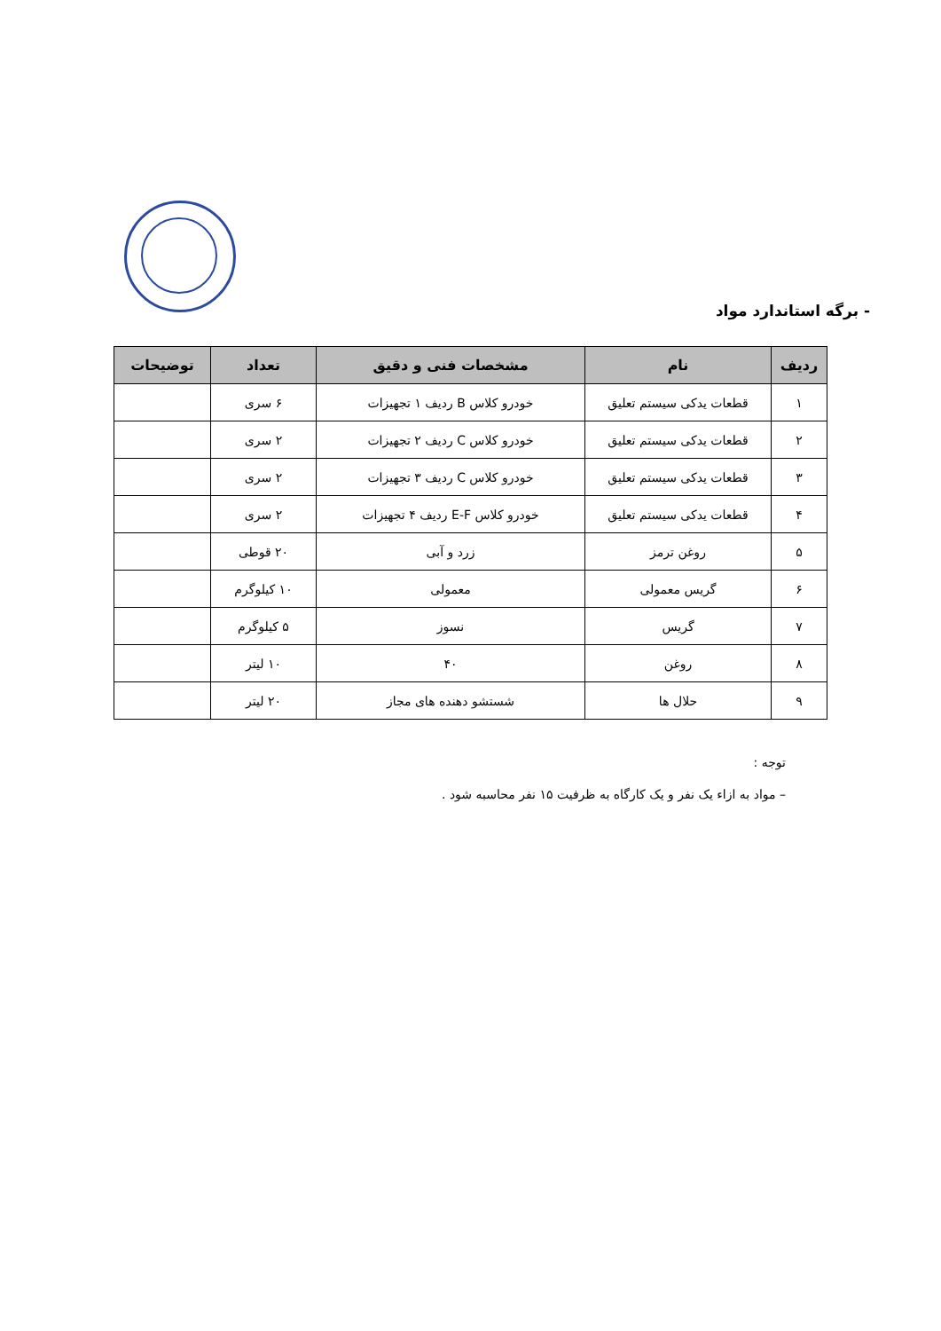- برگه استاندارد مواد
| ردیف | نام | مشخصات فنی و دقیق | تعداد | توضیحات |
| --- | --- | --- | --- | --- |
| ۱ | قطعات یدکی سیستم تعلیق | خودرو کلاس B ردیف ۱ تجهیزات | ۶ سری | |
| ۲ | قطعات یدکی سیستم تعلیق | خودرو کلاس C ردیف ۲ تجهیزات | ۲ سری | |
| ۳ | قطعات یدکی سیستم تعلیق | خودرو کلاس C ردیف ۳ تجهیزات | ۲ سری | |
| ۴ | قطعات یدکی سیستم تعلیق | خودرو کلاس E-F ردیف ۴ تجهیزات | ۲ سری | |
| ۵ | روغن ترمز | زرد و آبی | ۲۰ قوطی | |
| ۶ | گریس معمولی | معمولی | ۱۰ کیلوگرم | |
| ۷ | گریس | نسوز | ۵ کیلوگرم | |
| ۸ | روغن | ۴۰ | ۱۰ لیتر | |
| ۹ | حلال ها | شستشو دهنده های مجاز | ۲۰ لیتر | |
توجه :
– مواد به ازاء یک نفر و یک کارگاه به ظرفیت ۱۵ نفر محاسبه شود .